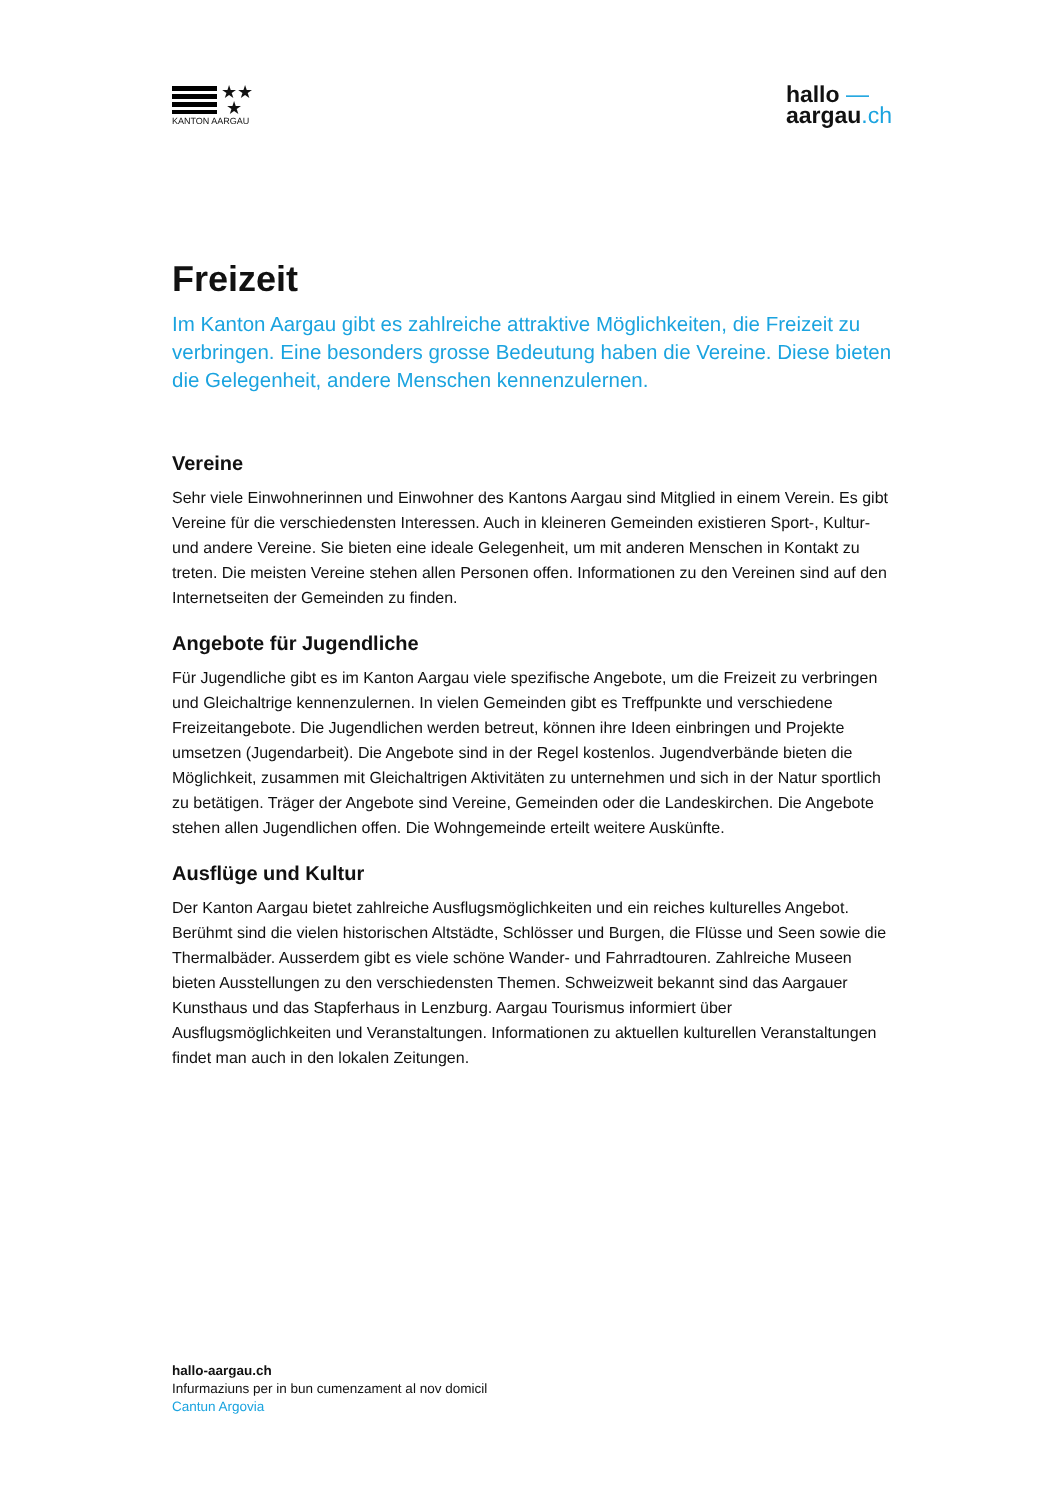★★
★
KANTON AARGAU
hallo —
aargau.ch
Freizeit
Im Kanton Aargau gibt es zahlreiche attraktive Möglichkeiten, die Freizeit zu verbringen. Eine besonders grosse Bedeutung haben die Vereine. Diese bieten die Gelegenheit, andere Menschen kennenzulernen.
Vereine
Sehr viele Einwohnerinnen und Einwohner des Kantons Aargau sind Mitglied in einem Verein. Es gibt Vereine für die verschiedensten Interessen. Auch in kleineren Gemeinden existieren Sport-, Kultur- und andere Vereine. Sie bieten eine ideale Gelegenheit, um mit anderen Menschen in Kontakt zu treten. Die meisten Vereine stehen allen Personen offen. Informationen zu den Vereinen sind auf den Internetseiten der Gemeinden zu finden.
Angebote für Jugendliche
Für Jugendliche gibt es im Kanton Aargau viele spezifische Angebote, um die Freizeit zu verbringen und Gleichaltrige kennenzulernen. In vielen Gemeinden gibt es Treffpunkte und verschiedene Freizeitangebote. Die Jugendlichen werden betreut, können ihre Ideen einbringen und Projekte umsetzen (Jugendarbeit). Die Angebote sind in der Regel kostenlos. Jugendverbände bieten die Möglichkeit, zusammen mit Gleichaltrigen Aktivitäten zu unternehmen und sich in der Natur sportlich zu betätigen. Träger der Angebote sind Vereine, Gemeinden oder die Landeskirchen. Die Angebote stehen allen Jugendlichen offen. Die Wohngemeinde erteilt weitere Auskünfte.
Ausflüge und Kultur
Der Kanton Aargau bietet zahlreiche Ausflugsmöglichkeiten und ein reiches kulturelles Angebot. Berühmt sind die vielen historischen Altstädte, Schlösser und Burgen, die Flüsse und Seen sowie die Thermalbäder. Ausserdem gibt es viele schöne Wander- und Fahrradtouren. Zahlreiche Museen bieten Ausstellungen zu den verschiedensten Themen. Schweizweit bekannt sind das Aargauer Kunsthaus und das Stapferhaus in Lenzburg. Aargau Tourismus informiert über Ausflugsmöglichkeiten und Veranstaltungen. Informationen zu aktuellen kulturellen Veranstaltungen findet man auch in den lokalen Zeitungen.
hallo-aargau.ch
Infurmaziuns per in bun cumenzament al nov domicil
Cantun Argovia